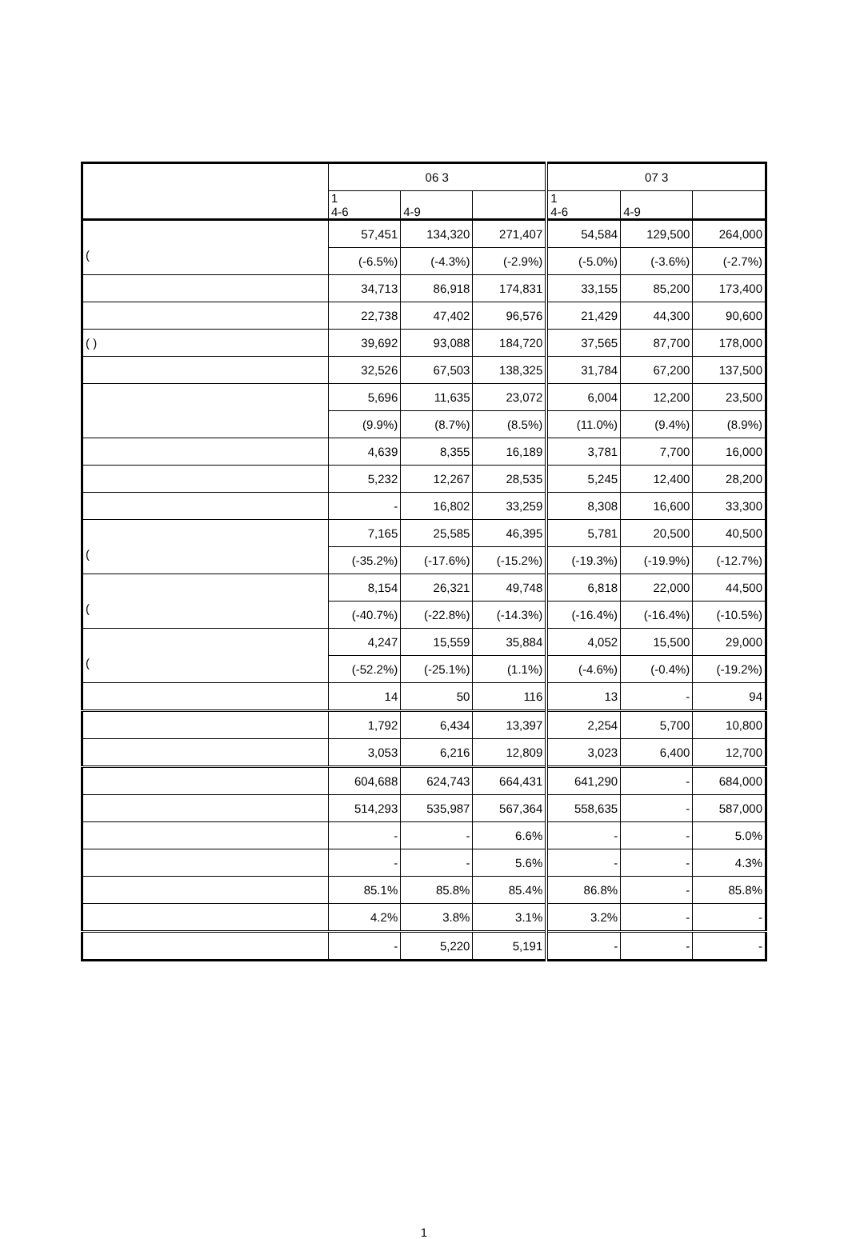| | 06 3 | | | 07 3 | | |
| --- | --- | --- | --- | --- | --- | --- |
| | 1 4-6 | 4-9 | | 1 4-6 | 4-9 | |
| ( | 57,451 | 134,320 | 271,407 | 54,584 | 129,500 | 264,000 |
| | (-6.5%) | (-4.3%) | (-2.9%) | (-5.0%) | (-3.6%) | (-2.7%) |
| | 34,713 | 86,918 | 174,831 | 33,155 | 85,200 | 173,400 |
| | 22,738 | 47,402 | 96,576 | 21,429 | 44,300 | 90,600 |
| ( ) | 39,692 | 93,088 | 184,720 | 37,565 | 87,700 | 178,000 |
| | 32,526 | 67,503 | 138,325 | 31,784 | 67,200 | 137,500 |
| | 5,696 | 11,635 | 23,072 | 6,004 | 12,200 | 23,500 |
| | (9.9%) | (8.7%) | (8.5%) | (11.0%) | (9.4%) | (8.9%) |
| | 4,639 | 8,355 | 16,189 | 3,781 | 7,700 | 16,000 |
| | 5,232 | 12,267 | 28,535 | 5,245 | 12,400 | 28,200 |
| | - | 16,802 | 33,259 | 8,308 | 16,600 | 33,300 |
| ( | 7,165 | 25,585 | 46,395 | 5,781 | 20,500 | 40,500 |
| | (-35.2%) | (-17.6%) | (-15.2%) | (-19.3%) | (-19.9%) | (-12.7%) |
| ( | 8,154 | 26,321 | 49,748 | 6,818 | 22,000 | 44,500 |
| | (-40.7%) | (-22.8%) | (-14.3%) | (-16.4%) | (-16.4%) | (-10.5%) |
| ( | 4,247 | 15,559 | 35,884 | 4,052 | 15,500 | 29,000 |
| | (-52.2%) | (-25.1%) | (1.1%) | (-4.6%) | (-0.4%) | (-19.2%) |
| | 14 | 50 | 116 | 13 | - | 94 |
| | 1,792 | 6,434 | 13,397 | 2,254 | 5,700 | 10,800 |
| | 3,053 | 6,216 | 12,809 | 3,023 | 6,400 | 12,700 |
| | 604,688 | 624,743 | 664,431 | 641,290 | - | 684,000 |
| | 514,293 | 535,987 | 567,364 | 558,635 | - | 587,000 |
| | - | - | 6.6% | - | - | 5.0% |
| | - | - | 5.6% | - | - | 4.3% |
| | 85.1% | 85.8% | 85.4% | 86.8% | - | 85.8% |
| | 4.2% | 3.8% | 3.1% | 3.2% | - | - |
| | - | 5,220 | 5,191 | - | - | - |
1